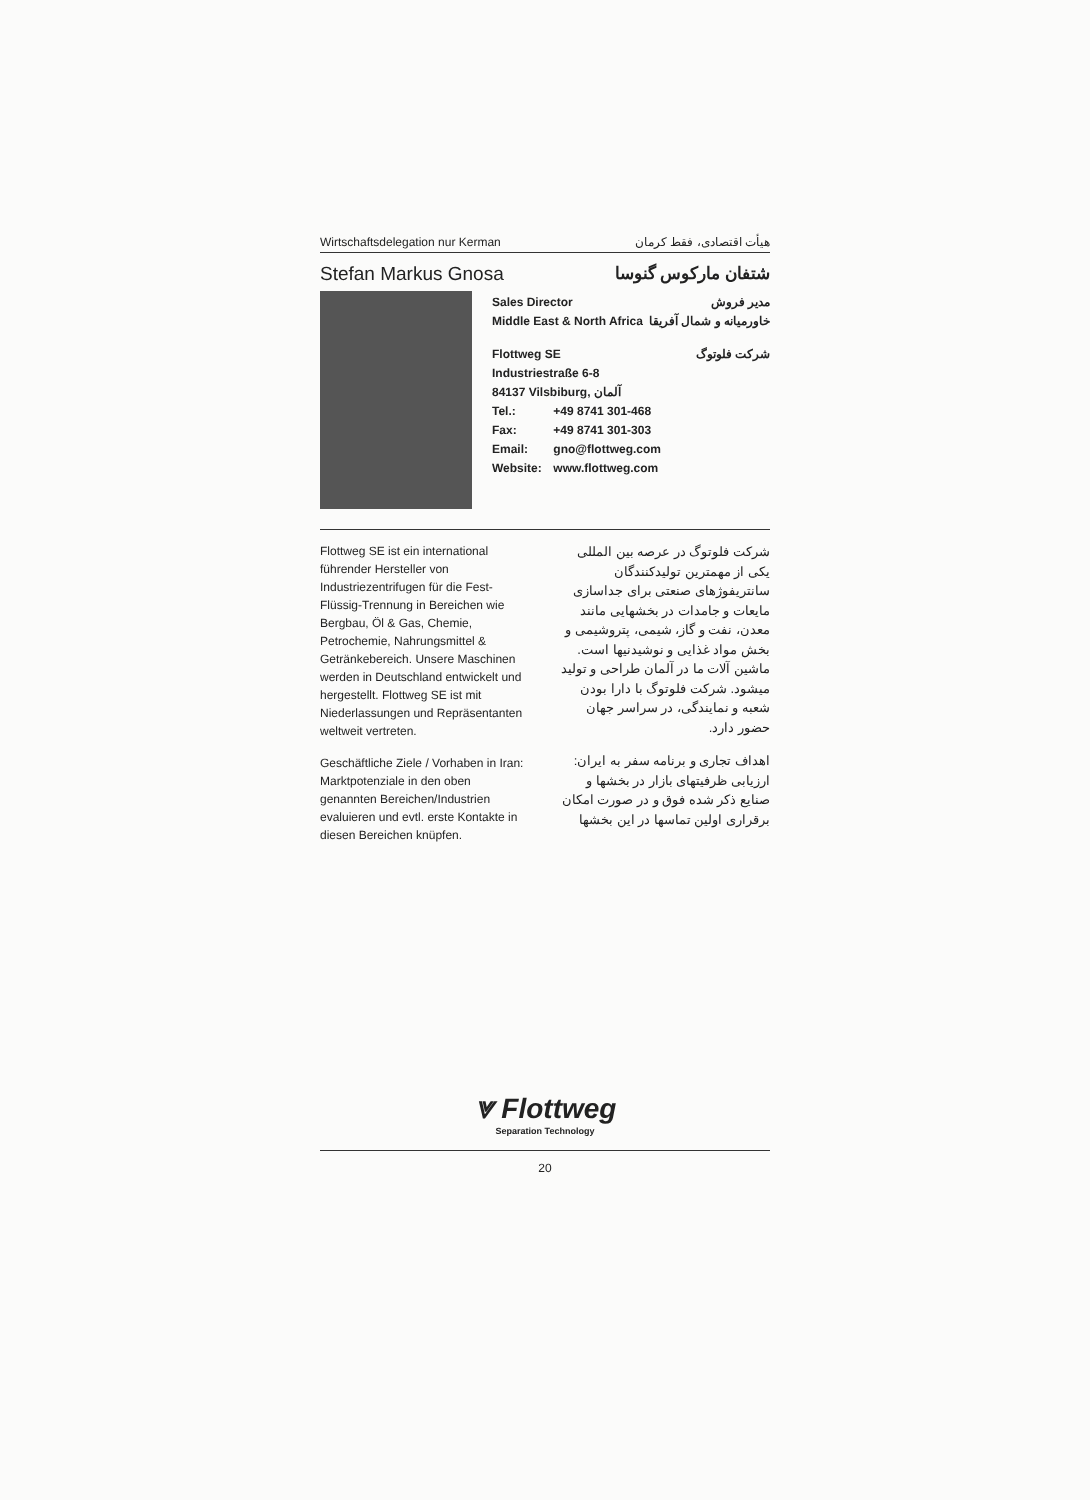Wirtschaftsdelegation nur Kerman هیأت اقتصادی، فقط کرمان
Stefan Markus Gnosa شتفان مارکوس گنوسا
Sales Director مدیر فروش
Middle East & North Africa خاورمیانه و شمال آفریقا
Flottweg SE شرکت فلوتوگ
Industriestraße 6-8
84137 Vilsbiburg, آلمان
Tel.: +49 8741 301-468
Fax: +49 8741 301-303
Email: gno@flottweg.com
Website: www.flottweg.com
Flottweg SE ist ein international führender Hersteller von Industriezentrifugen für die Fest-Flüssig-Trennung in Bereichen wie Bergbau, Öl & Gas, Chemie, Petrochemie, Nahrungsmittel & Getränkebereich. Unsere Maschinen werden in Deutschland entwickelt und hergestellt. Flottweg SE ist mit Niederlassungen und Repräsentanten weltweit vertreten.
Geschäftliche Ziele / Vorhaben in Iran: Marktpotenziale in den oben genannten Bereichen/Industrien evaluieren und evtl. erste Kontakte in diesen Bereichen knüpfen.
شرکت فلوتوگ در عرصه بین المللی یکی از مهمترین تولیدکنندگان سانتریفوژهای صنعتی برای جداسازی مایعات و جامدات در بخشهایی مانند معدن، نفت و گاز، شیمی، پتروشیمی و بخش مواد غذایی و نوشیدنیها است. ماشین آلات ما در آلمان طراحی و تولید میشود. شرکت فلوتوگ با دارا بودن شعبه و نمایندگی، در سراسر جهان حضور دارد.
اهداف تجاری و برنامه سفر به ایران: ارزیابی ظرفیتهای بازار در بخشها و صنایع ذکر شده فوق و در صورت امکان برقراری اولین تماسها در این بخشها
⩔ Flottweg
Separation Technology
20